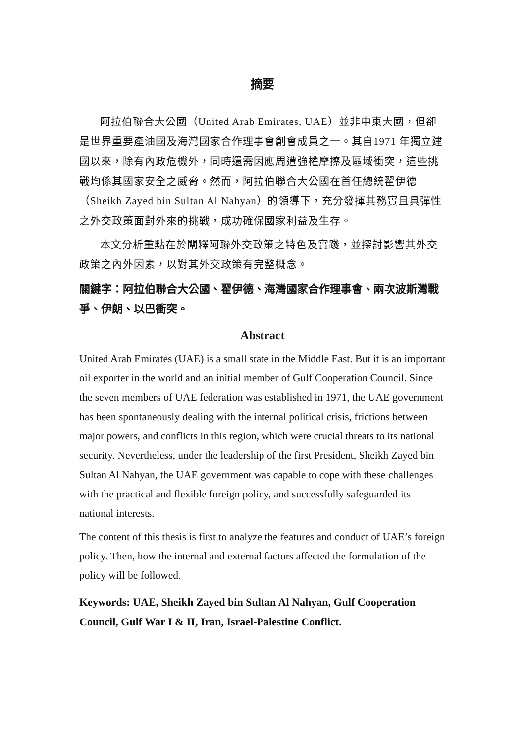摘要
阿拉伯聯合大公國（United Arab Emirates, UAE）並非中東大國，但卻是世界重要產油國及海灣國家合作理事會創會成員之一。其自1971 年獨立建國以來，除有內政危機外，同時還需因應周遭強權摩擦及區域衝突，這些挑戰均係其國家安全之威脅。然而，阿拉伯聯合大公國在首任總統翟伊德（Sheikh Zayed bin Sultan Al Nahyan）的領導下，充分發揮其務實且具彈性之外交政策面對外來的挑戰，成功確保國家利益及生存。
本文分析重點在於闡釋阿聯外交政策之特色及實踐，並探討影響其外交政策之內外因素，以對其外交政策有完整概念。
關鍵字：阿拉伯聯合大公國、翟伊德、海灣國家合作理事會、兩次波斯灣戰爭、伊朗、以巴衝突。
Abstract
United Arab Emirates (UAE) is a small state in the Middle East. But it is an important oil exporter in the world and an initial member of Gulf Cooperation Council. Since the seven members of UAE federation was established in 1971, the UAE government has been spontaneously dealing with the internal political crisis, frictions between major powers, and conflicts in this region, which were crucial threats to its national security. Nevertheless, under the leadership of the first President, Sheikh Zayed bin Sultan Al Nahyan, the UAE government was capable to cope with these challenges with the practical and flexible foreign policy, and successfully safeguarded its national interests.
The content of this thesis is first to analyze the features and conduct of UAE’s foreign policy. Then, how the internal and external factors affected the formulation of the policy will be followed.
Keywords: UAE, Sheikh Zayed bin Sultan Al Nahyan, Gulf Cooperation Council, Gulf War I & II, Iran, Israel-Palestine Conflict.